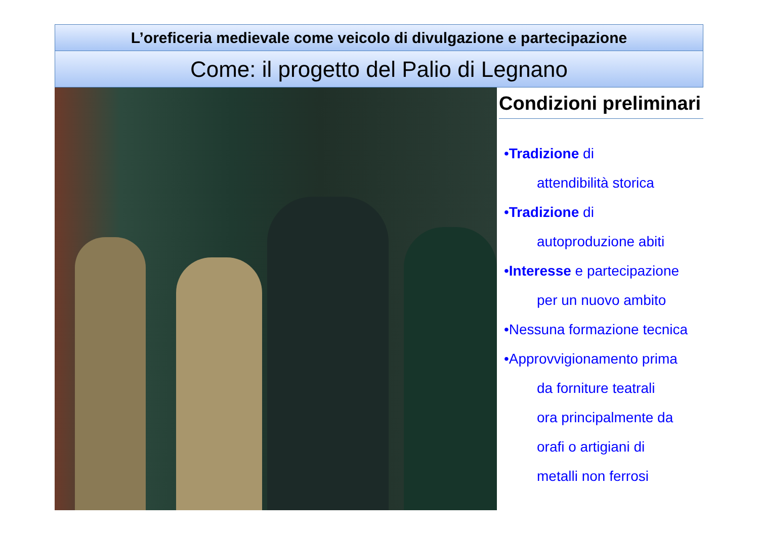L’oreficeria medievale come veicolo di divulgazione e partecipazione
Come: il progetto del Palio di Legnano
Condizioni preliminari
•Tradizione di
attendibilità storica
•Tradizione di
autoproduzione abiti
•Interesse e partecipazione
per un nuovo ambito
•Nessuna formazione tecnica
•Approvvigionamento prima
da forniture teatrali
ora principalmente da
orafi o artigiani di
metalli non ferrosi